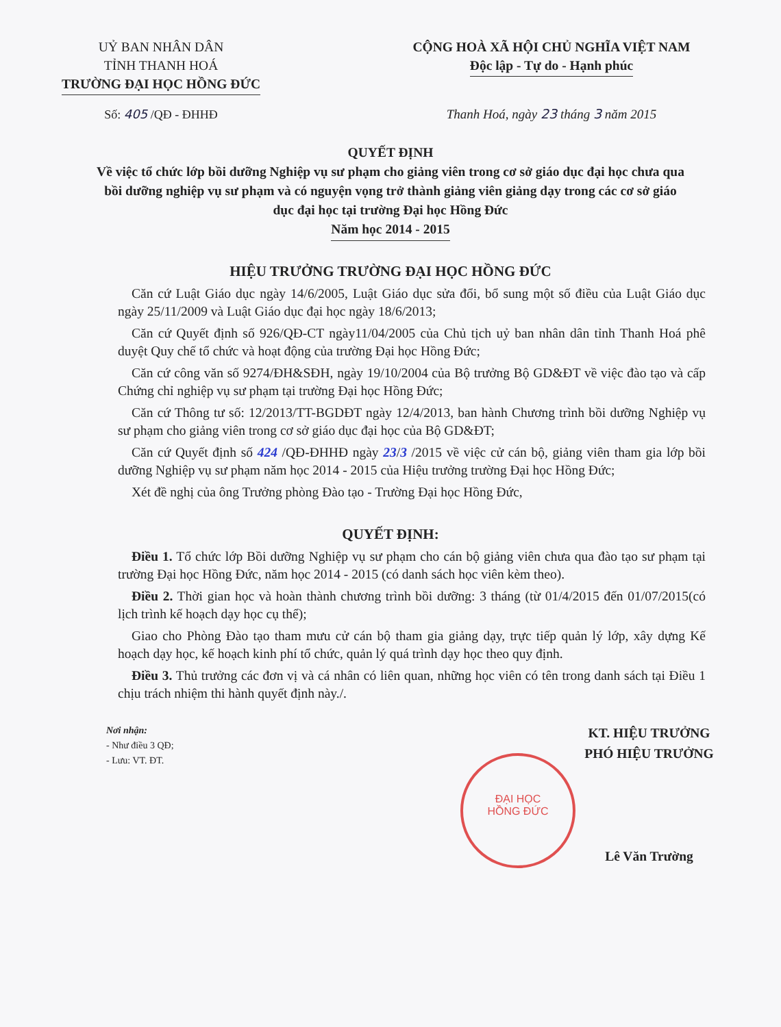UỶ BAN NHÂN DÂN
TỈNH THANH HOÁ
TRƯỜNG ĐẠI HỌC HỒNG ĐỨC
CỘNG HOÀ XÃ HỘI CHỦ NGHĨA VIỆT NAM
Độc lập - Tự do - Hạnh phúc
Số: 405 /QĐ - ĐHHĐ Thanh Hoá, ngày 23 tháng 3 năm 2015
QUYẾT ĐỊNH
Về việc tổ chức lớp bồi dưỡng Nghiệp vụ sư phạm cho giảng viên trong cơ sở giáo dục đại học chưa qua bồi dưỡng nghiệp vụ sư phạm và có nguyện vọng trở thành giảng viên giảng dạy trong các cơ sở giáo dục đại học tại trường Đại học Hồng Đức
Năm học 2014 - 2015
HIỆU TRƯỞNG TRƯỜNG ĐẠI HỌC HỒNG ĐỨC
Căn cứ Luật Giáo dục ngày 14/6/2005, Luật Giáo dục sửa đổi, bổ sung một số điều của Luật Giáo dục ngày 25/11/2009 và Luật Giáo dục đại học ngày 18/6/2013;
Căn cứ Quyết định số 926/QĐ-CT ngày11/04/2005 của Chủ tịch uỷ ban nhân dân tỉnh Thanh Hoá phê duyệt Quy chế tổ chức và hoạt động của trường Đại học Hồng Đức;
Căn cứ công văn số 9274/ĐH&SĐH, ngày 19/10/2004 của Bộ trưởng Bộ GD&ĐT về việc đào tạo và cấp Chứng chỉ nghiệp vụ sư phạm tại trường Đại học Hồng Đức;
Căn cứ Thông tư số: 12/2013/TT-BGDĐT ngày 12/4/2013, ban hành Chương trình bồi dưỡng Nghiệp vụ sư phạm cho giảng viên trong cơ sở giáo dục đại học của Bộ GD&ĐT;
Căn cứ Quyết định số 424 /QĐ-ĐHHĐ ngày 23/3 /2015 về việc cử cán bộ, giảng viên tham gia lớp bồi dưỡng Nghiệp vụ sư phạm năm học 2014 - 2015 của Hiệu trưởng trường Đại học Hồng Đức;
Xét đề nghị của ông Trưởng phòng Đào tạo - Trường Đại học Hồng Đức,
QUYẾT ĐỊNH:
Điều 1. Tổ chức lớp Bồi dưỡng Nghiệp vụ sư phạm cho cán bộ giảng viên chưa qua đào tạo sư phạm tại trường Đại học Hồng Đức, năm học 2014 - 2015 (có danh sách học viên kèm theo).
Điều 2. Thời gian học và hoàn thành chương trình bồi dưỡng: 3 tháng (từ 01/4/2015 đến 01/07/2015(có lịch trình kế hoạch dạy học cụ thể);
Giao cho Phòng Đào tạo tham mưu cử cán bộ tham gia giảng dạy, trực tiếp quản lý lớp, xây dựng Kế hoạch dạy học, kế hoạch kinh phí tổ chức, quản lý quá trình dạy học theo quy định.
Điều 3. Thủ trưởng các đơn vị và cá nhân có liên quan, những học viên có tên trong danh sách tại Điều 1 chịu trách nhiệm thi hành quyết định này./.
Nơi nhận:
- Như điều 3 QĐ;
- Lưu: VT. ĐT.
KT. HIỆU TRƯỞNG
PHÓ HIỆU TRƯỞNG
Lê Văn Trường
ĐẠI HỌC
HỒNG ĐỨC